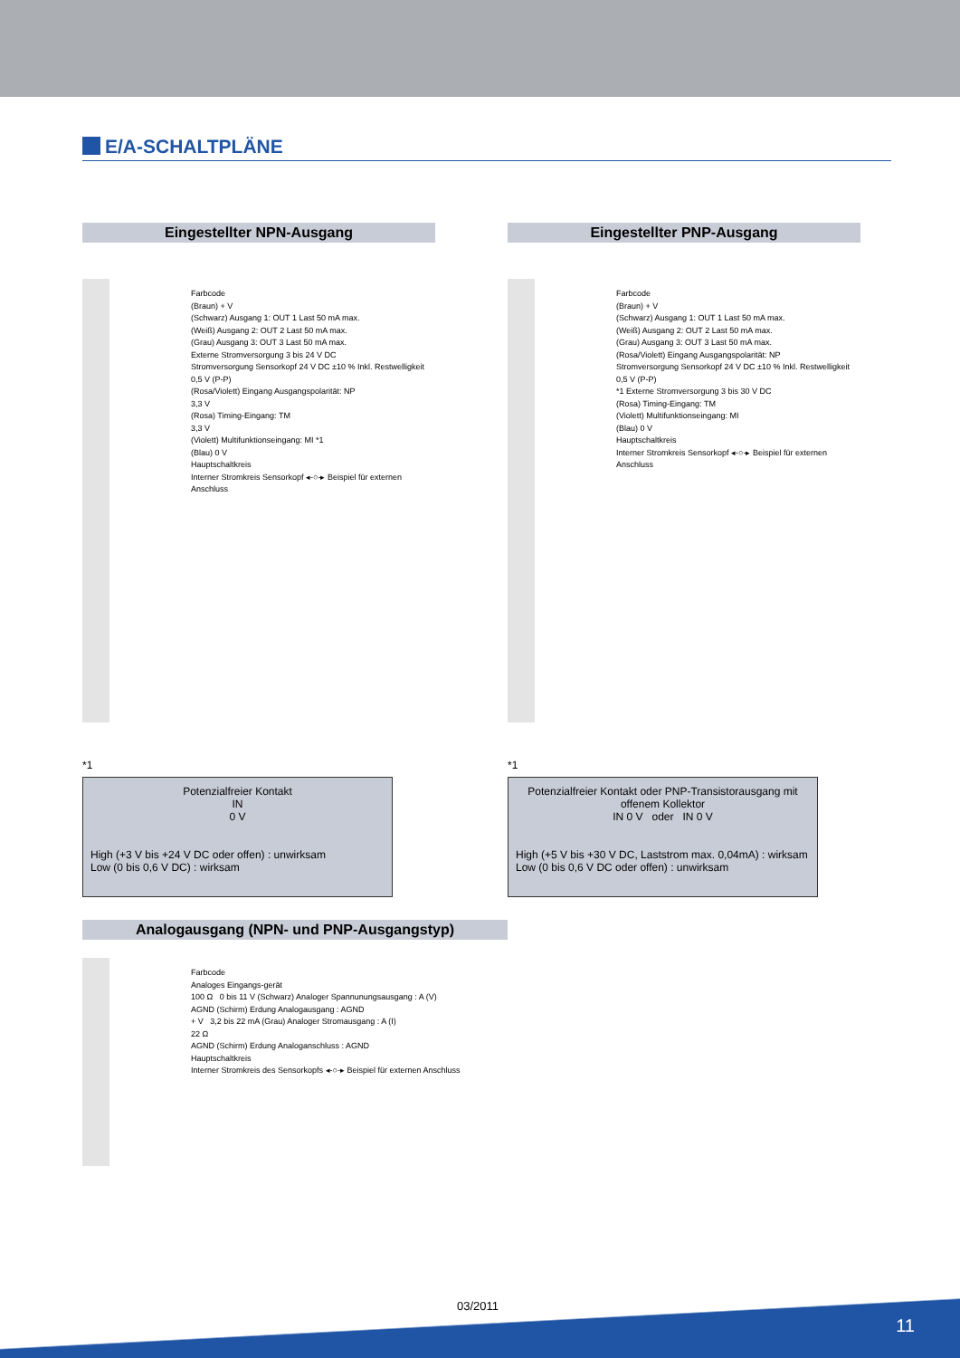E/A-SCHALTPLÄNE
Eingestellter NPN-Ausgang
Farbcode
(Braun) + V
(Schwarz) Ausgang 1: OUT 1 Last 50 mA max.
(Weiß) Ausgang 2: OUT 2 Last 50 mA max.
(Grau) Ausgang 3: OUT 3 Last 50 mA max.
Externe Stromversorgung 3 bis 24 V DC
Stromversorgung Sensorkopf 24 V DC ±10 % Inkl. Restwelligkeit 0,5 V (P-P)
(Rosa/Violett) Eingang Ausgangspolarität: NP
3,3 V
(Rosa) Timing-Eingang: TM
3,3 V
(Violett) Multifunktionseingang: MI *1
(Blau) 0 V
Hauptschaltkreis
Interner Stromkreis Sensorkopf ◂-○-▸ Beispiel für externen Anschluss
*1
Potenzialfreier Kontakt
IN
0 V
High (+3 V bis +24 V DC oder offen) : unwirksam
Low (0 bis 0,6 V DC) : wirksam
Eingestellter PNP-Ausgang
Farbcode
(Braun) + V
(Schwarz) Ausgang 1: OUT 1 Last 50 mA max.
(Weiß) Ausgang 2: OUT 2 Last 50 mA max.
(Grau) Ausgang 3: OUT 3 Last 50 mA max.
(Rosa/Violett) Eingang Ausgangspolarität: NP
Stromversorgung Sensorkopf 24 V DC ±10 % Inkl. Restwelligkeit 0,5 V (P-P)
*1 Externe Stromversorgung 3 bis 30 V DC
(Rosa) Timing-Eingang: TM
(Violett) Multifunktionseingang: MI
(Blau) 0 V
Hauptschaltkreis
Interner Stromkreis Sensorkopf ◂-○-▸ Beispiel für externen Anschluss
*1
Potenzialfreier Kontakt oder PNP-Transistorausgang mit offenem Kollektor
IN 0 V oder IN 0 V
High (+5 V bis +30 V DC, Laststrom max. 0,04mA) : wirksam
Low (0 bis 0,6 V DC oder offen) : unwirksam
Analogausgang (NPN- und PNP-Ausgangstyp)
Farbcode
Analoges Eingangs-gerät
100 Ω 0 bis 11 V (Schwarz) Analoger Spannunungsausgang : A (V)
AGND (Schirm) Erdung Analogausgang : AGND
+ V 3,2 bis 22 mA (Grau) Analoger Stromausgang : A (I)
22 Ω
AGND (Schirm) Erdung Analoganschluss : AGND
Hauptschaltkreis
Interner Stromkreis des Sensorkopfs ◂-○-▸ Beispiel für externen Anschluss
03/2011
11